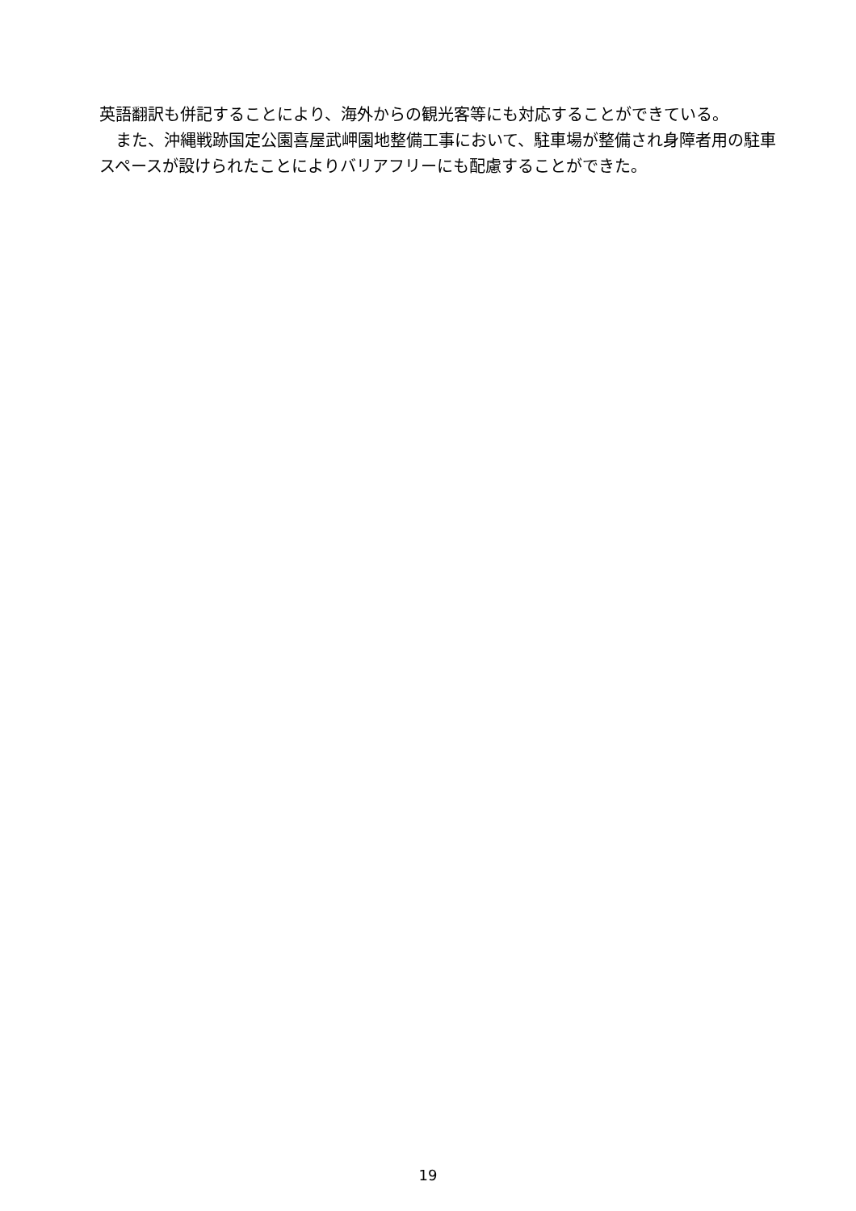英語翻訳も併記することにより、海外からの観光客等にも対応することができている。
　また、沖縄戦跡国定公園喜屋武岬園地整備工事において、駐車場が整備され身障者用の駐車スペースが設けられたことによりバリアフリーにも配慮することができた。
19